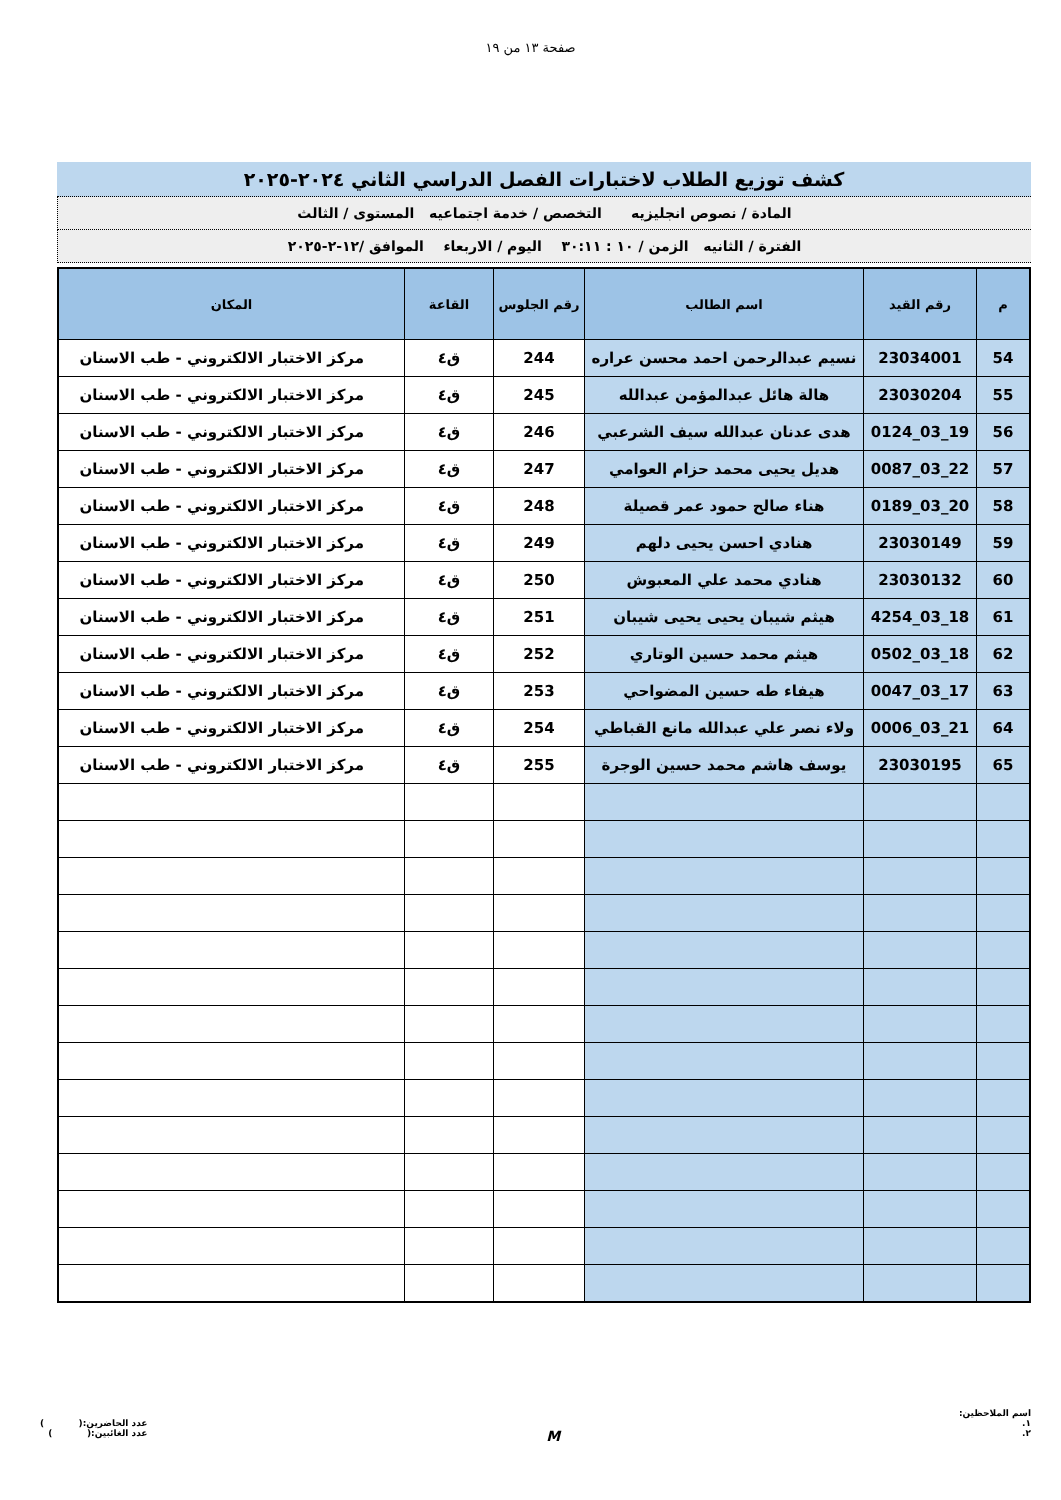صفحة ١٣ من ١٩
كشف توزيع الطلاب لاختبارات الفصل الدراسي الثاني ٢٠٢٤-٢٠٢٥
المادة / نصوص انجليزيه التخصص / خدمة اجتماعيه المستوى / الثالث
الفترة / الثانيه الزمن / ١٠ : ٣٠:١١ اليوم / الاربعاء الموافق /١٢-٢-٢٠٢٥
| م | رقم القيد | اسم الطالب | رقم الجلوس | القاعة | المكان |
| --- | --- | --- | --- | --- | --- |
| 54 | 23034001 | نسيم عبدالرحمن احمد محسن عراره | 244 | ق٤ | مركز الاختبار الالكتروني - طب الاسنان |
| 55 | 23030204 | هالة هائل عبدالمؤمن عبدالله | 245 | ق٤ | مركز الاختبار الالكتروني - طب الاسنان |
| 56 | 19_03_0124 | هدى عدنان عبدالله سيف الشرعبي | 246 | ق٤ | مركز الاختبار الالكتروني - طب الاسنان |
| 57 | 22_03_0087 | هديل يحيى محمد حزام العوامي | 247 | ق٤ | مركز الاختبار الالكتروني - طب الاسنان |
| 58 | 20_03_0189 | هناء صالح حمود عمر قصيلة | 248 | ق٤ | مركز الاختبار الالكتروني - طب الاسنان |
| 59 | 23030149 | هنادي احسن يحيى دلهم | 249 | ق٤ | مركز الاختبار الالكتروني - طب الاسنان |
| 60 | 23030132 | هنادي محمد علي المعبوش | 250 | ق٤ | مركز الاختبار الالكتروني - طب الاسنان |
| 61 | 18_03_4254 | هيثم شيبان يحيى يحيى شيبان | 251 | ق٤ | مركز الاختبار الالكتروني - طب الاسنان |
| 62 | 18_03_0502 | هيثم محمد حسين الوتاري | 252 | ق٤ | مركز الاختبار الالكتروني - طب الاسنان |
| 63 | 17_03_0047 | هيفاء طه حسين المضواحي | 253 | ق٤ | مركز الاختبار الالكتروني - طب الاسنان |
| 64 | 21_03_0006 | ولاء نصر علي عبدالله مانع القباطي | 254 | ق٤ | مركز الاختبار الالكتروني - طب الاسنان |
| 65 | 23030195 | يوسف هاشم محمد حسين الوجرة | 255 | ق٤ | مركز الاختبار الالكتروني - طب الاسنان |
اسم الملاحظين:
١.
٢.
M
عدد الحاضرين:( )
عدد الغائبين:( )